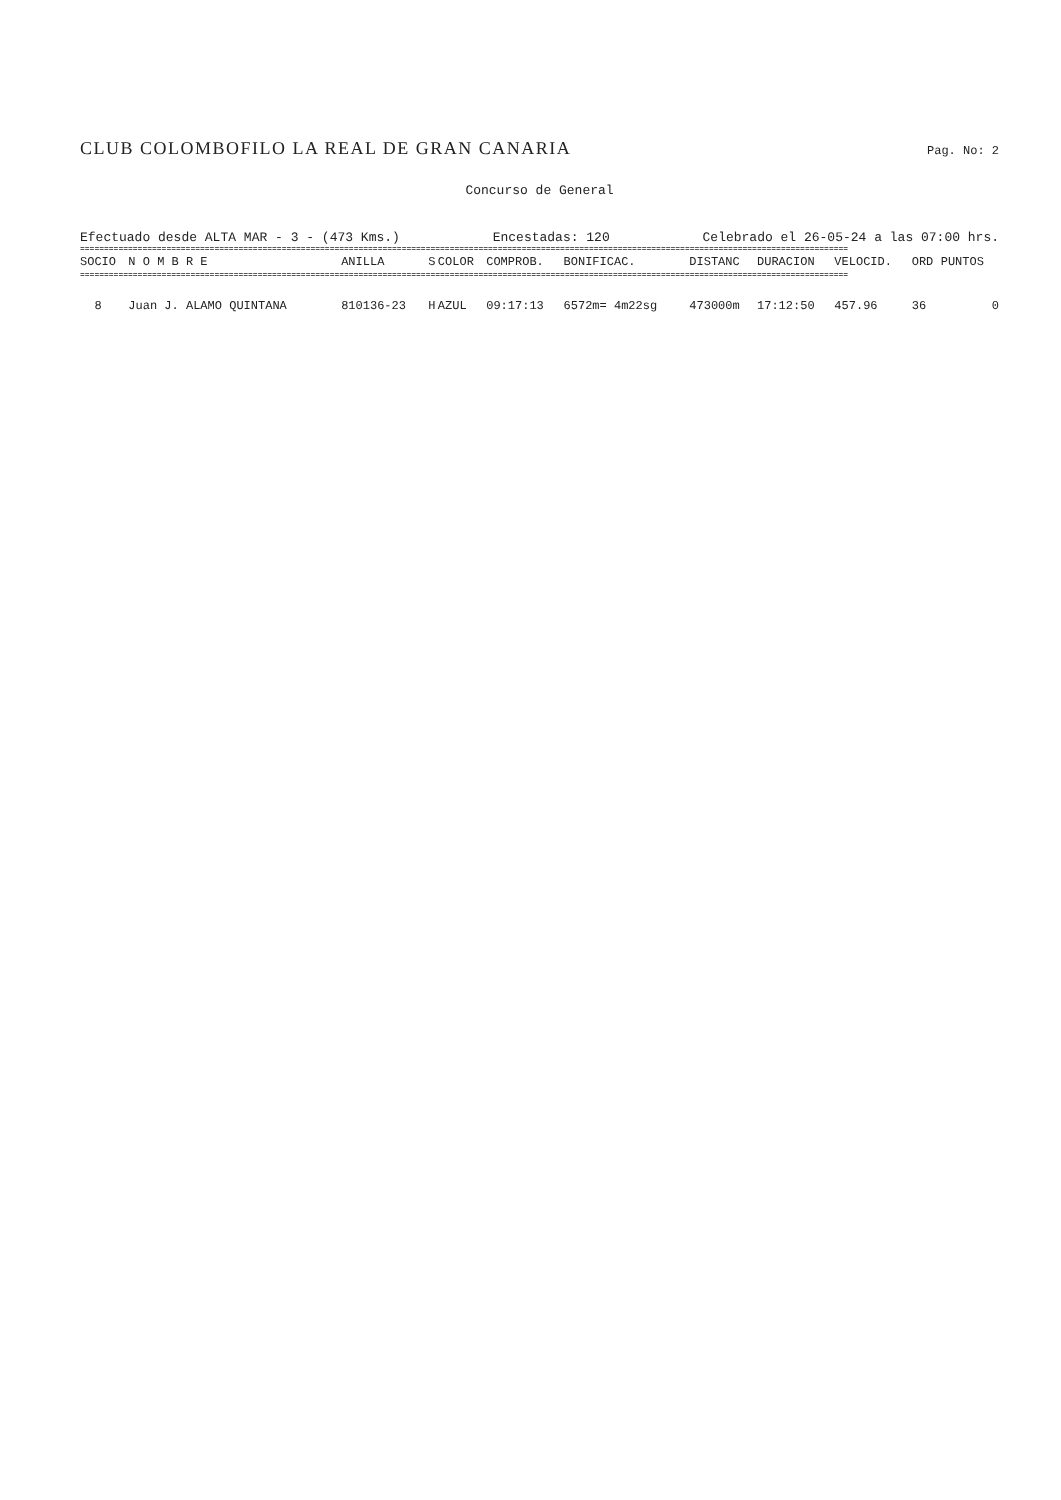CLUB COLOMBOFILO LA REAL DE GRAN CANARIA
Pag. No: 2
Concurso de General
Efectuado desde ALTA MAR - 3 - (473 Kms.) Encestadas: 120 Celebrado el 26-05-24 a las 07:00 hrs.
================================================================================================================================================================
| SOCIO | N O M B R E | ANILLA | S | COLOR | COMPROB. | BONIFICAC. | DISTANC | DURACION | VELOCID. | ORD | PUNTOS |
| --- | --- | --- | --- | --- | --- | --- | --- | --- | --- | --- | --- |
| ================================================================================================================================================================ | | | | | | | | | | | |
| 8 | Juan J. ALAMO QUINTANA | 810136-23 | H | AZUL | 09:17:13 | 6572m= 4m22sg | 473000m | 17:12:50 | 457.96 | 36 | 0 |